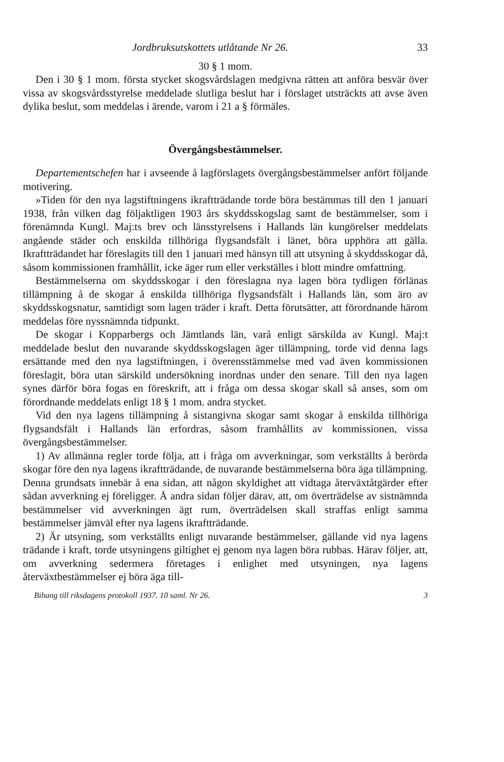Jordbruksutskottets utlåtande Nr 26. 33
30 § 1 mom.
Den i 30 § 1 mom. första stycket skogsvårdslagen medgivna rätten att anföra besvär över vissa av skogsvårdsstyrelse meddelade slutliga beslut har i förslaget utsträckts att avse även dylika beslut, som meddelas i ärende, varom i 21 a § förmäles.
Övergångsbestämmelser.
Departementschefen har i avseende å lagförslagets övergångsbestämmelser anfört följande motivering.
»Tiden för den nya lagstiftningens ikraftträdande torde böra bestämmas till den 1 januari 1938, från vilken dag följaktligen 1903 års skyddsskogslag samt de bestämmelser, som i förenämnda Kungl. Maj:ts brev och länsstyrelsens i Hallands län kungörelser meddelats angående städer och enskilda tillhöriga flygsandsfält i länet, böra upphöra att gälla. Ikraftträdandet har föreslagits till den 1 januari med hänsyn till att utsyning å skyddsskogar då, såsom kommissionen framhållit, icke äger rum eller verkställes i blott mindre omfattning.
Bestämmelserna om skyddsskogar i den föreslagna nya lagen böra tydligen förlänas tillämpning å de skogar å enskilda tillhöriga flygsandsfält i Hallands län, som äro av skyddsskogsnatur, samtidigt som lagen träder i kraft. Detta förutsätter, att förordnande härom meddelas före nyssnämnda tidpunkt.
De skogar i Kopparbergs och Jämtlands län, varå enligt särskilda av Kungl. Maj:t meddelade beslut den nuvarande skyddsskogslagen äger tillämpning, torde vid denna lags ersättande med den nya lagstiftningen, i överensstämmelse med vad även kommissionen föreslagit, böra utan särskild undersökning inordnas under den senare. Till den nya lagen synes därför böra fogas en föreskrift, att i fråga om dessa skogar skall så anses, som om förordnande meddelats enligt 18 § 1 mom. andra stycket.
Vid den nya lagens tillämpning å sistangivna skogar samt skogar å enskilda tillhöriga flygsandsfält i Hallands län erfordras, såsom framhållits av kommissionen, vissa övergångsbestämmelser.
1) Av allmänna regler torde följa, att i fråga om avverkningar, som verkställts å berörda skogar före den nya lagens ikraftträdande, de nuvarande bestämmelserna böra äga tillämpning. Denna grundsats innebär å ena sidan, att någon skyldighet att vidtaga återväxtåtgärder efter sådan avverkning ej föreligger. Å andra sidan följer därav, att, om överträdelse av sistnämnda bestämmelser vid avverkningen ägt rum, överträdelsen skall straffas enligt samma bestämmelser jämväl efter nya lagens ikraftträdande.
2) Är utsyning, som verkställts enligt nuvarande bestämmelser, gällande vid nya lagens trädande i kraft, torde utsyningens giltighet ej genom nya lagen böra rubbas. Härav följer, att, om avverkning sedermera företages i enlighet med utsyningen, nya lagens återväxtbestämmelser ej böra äga till-
Bihang till riksdagens protokoll 1937. 10 saml. Nr 26. 3